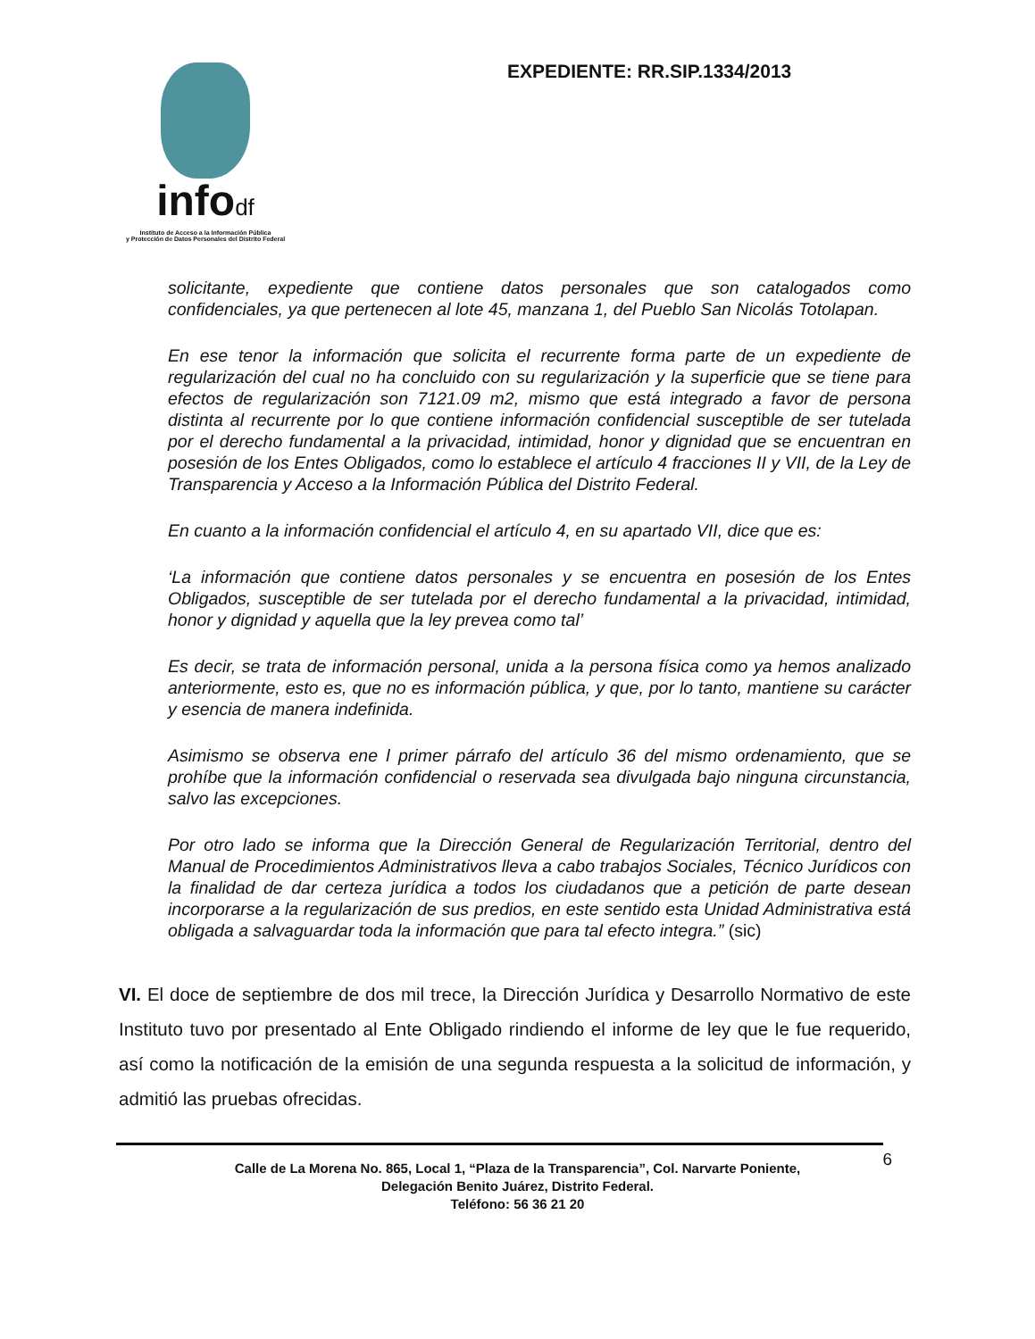infodf
Instituto de Acceso a la Información Pública
y Protección de Datos Personales del Distrito Federal
EXPEDIENTE: RR.SIP.1334/2013
solicitante, expediente que contiene datos personales que son catalogados como confidenciales, ya que pertenecen al lote 45, manzana 1, del Pueblo San Nicolás Totolapan.
En ese tenor la información que solicita el recurrente forma parte de un expediente de regularización del cual no ha concluido con su regularización y la superficie que se tiene para efectos de regularización son 7121.09 m2, mismo que está integrado a favor de persona distinta al recurrente por lo que contiene información confidencial susceptible de ser tutelada por el derecho fundamental a la privacidad, intimidad, honor y dignidad que se encuentran en posesión de los Entes Obligados, como lo establece el artículo 4 fracciones II y VII, de la Ley de Transparencia y Acceso a la Información Pública del Distrito Federal.
En cuanto a la información confidencial el artículo 4, en su apartado VII, dice que es:
‘La información que contiene datos personales y se encuentra en posesión de los Entes Obligados, susceptible de ser tutelada por el derecho fundamental a la privacidad, intimidad, honor y dignidad y aquella que la ley prevea como tal’
Es decir, se trata de información personal, unida a la persona física como ya hemos analizado anteriormente, esto es, que no es información pública, y que, por lo tanto, mantiene su carácter y esencia de manera indefinida.
Asimismo se observa ene l primer párrafo del artículo 36 del mismo ordenamiento, que se prohíbe que la información confidencial o reservada sea divulgada bajo ninguna circunstancia, salvo las excepciones.
Por otro lado se informa que la Dirección General de Regularización Territorial, dentro del Manual de Procedimientos Administrativos lleva a cabo trabajos Sociales, Técnico Jurídicos con la finalidad de dar certeza jurídica a todos los ciudadanos que a petición de parte desean incorporarse a la regularización de sus predios, en este sentido esta Unidad Administrativa está obligada a salvaguardar toda la información que para tal efecto integra.” (sic)
VI. El doce de septiembre de dos mil trece, la Dirección Jurídica y Desarrollo Normativo de este Instituto tuvo por presentado al Ente Obligado rindiendo el informe de ley que le fue requerido, así como la notificación de la emisión de una segunda respuesta a la solicitud de información, y admitió las pruebas ofrecidas.
6 Calle de La Morena No. 865, Local 1, “Plaza de la Transparencia”, Col. Narvarte Poniente,
Delegación Benito Juárez, Distrito Federal.
Teléfono: 56 36 21 20